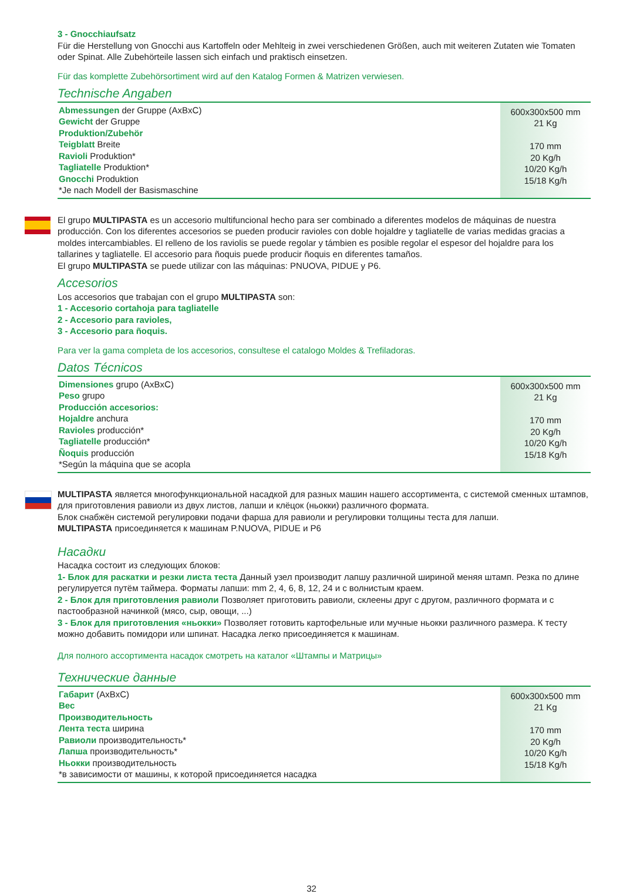3 - Gnocchiaufsatz
Für die Herstellung von Gnocchi aus Kartoffeln oder Mehlteig in zwei verschiedenen Größen, auch mit weiteren Zutaten wie Tomaten oder Spinat. Alle Zubehörteile lassen sich einfach und praktisch einsetzen.
Für das komplette Zubehörsortiment wird auf den Katalog Formen & Matrizen verwiesen.
Technische Angaben
| Abmessungen der Gruppe (AxBxC) Gewicht der Gruppe Produktion/Zubehör Teigblatt Breite Ravioli Produktion* Tagliatelle Produktion* Gnocchi Produktion *Je nach Modell der Basismaschine | 600x300x500 mm 21 Kg 170 mm 20 Kg/h 10/20 Kg/h 15/18 Kg/h |
El grupo MULTIPASTA es un accesorio multifuncional hecho para ser combinado a diferentes modelos de máquinas de nuestra producción. Con los diferentes accesorios se pueden producir ravioles con doble hojaldre y tagliatelle de varias medidas gracias a moldes intercambiables. El relleno de los raviolis se puede regolar y támbien es posible regolar el espesor del hojaldre para los tallarines y tagliatelle. El accesorio para ñoquis puede producir ñoquis en diferentes tamaños.
El grupo MULTIPASTA se puede utilizar con las máquinas: PNUOVA, PIDUE y P6.
Accesorios
Los accesorios que trabajan con el grupo MULTIPASTA son:
1 - Accesorio cortahoja para tagliatelle
2 - Accesorio para ravioles,
3 - Accesorio para ñoquis.
Para ver la gama completa de los accesorios, consultese el catalogo Moldes & Trefiladoras.
Datos Técnicos
| Dimensiones grupo (AxBxC) Peso grupo Producción accesorios: Hojaldre anchura Ravioles producción* Tagliatelle producción* Ñoquis producción *Según la máquina que se acopla | 600x300x500 mm 21 Kg 170 mm 20 Kg/h 10/20 Kg/h 15/18 Kg/h |
MULTIPASTA является многофункциональной насадкой для разных машин нашего ассортимента, с системой сменных штампов, для приготовления равиоли из двух листов, лапши и клёцок (ньокки) различного формата.
Блок снабжён системой регулировки подачи фарша для равиоли и регулировки толщины теста для лапши.
MULTIPASTA присоединяется к машинам P.NUOVA, PIDUE и P6
Насадки
Насадка состоит из следующих блоков:
1- Блок для раскатки и резки листа теста Данный узел производит лапшу различной шириной меняя штамп. Резка по длине регулируется путём таймера. Форматы лапши: mm 2, 4, 6, 8, 12, 24 и с волнистым краем.
2 - Блок для приготовления равиоли Позволяет приготовить равиоли, склеены друг с другом, различного формата и с пастообразной начинкой (мясо, сыр, овощи, ...)
3 - Блок для приготовления «ньокки» Позволяет готовить картофельные или мучные ньокки различного размера. К тесту можно добавить помидори или шпинат. Насадка легко присоединяется к машинам.
Для полного ассортимента насадок смотреть на каталог «Штампы и Матрицы»
Технические данные
| Габарит (AxBxC) Вес Производительность Лента теста ширина Равиоли производительность* Лапша производительность* Ньокки производительность *в зависимости от машины, к которой присоединяется насадка | 600x300x500 mm 21 Kg 170 mm 20 Kg/h 10/20 Kg/h 15/18 Kg/h |
32